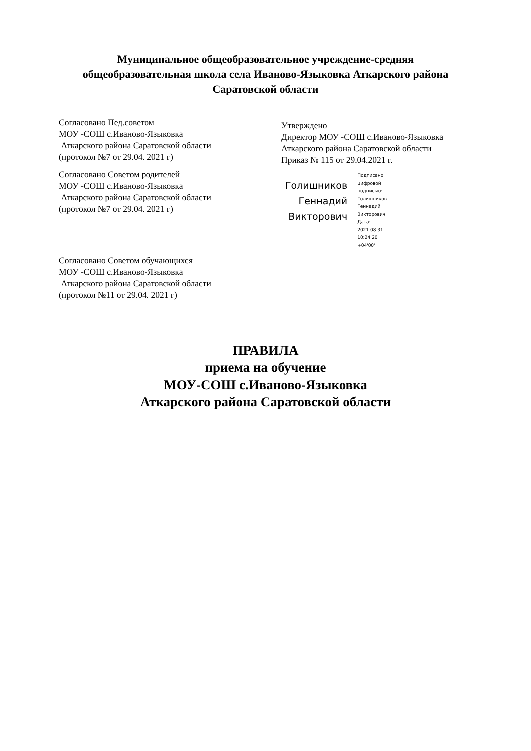Муниципальное общеобразовательное учреждение-средняя
общеобразовательная школа села Иваново-Языковка Аткарского района
Саратовской области
Согласовано Пед.советом
МОУ -СОШ с.Иваново-Языковка
Аткарского района Саратовской области
(протокол №7 от 29.04. 2021 г)
Согласовано Советом родителей
МОУ -СОШ с.Иваново-Языковка
Аткарского района Саратовской области
(протокол №7 от 29.04. 2021 г)
Согласовано Советом обучающихся
МОУ -СОШ с.Иваново-Языковка
Аткарского района Саратовской области
(протокол №11 от 29.04. 2021 г)
Утверждено
Директор МОУ -СОШ с.Иваново-Языковка
Аткарского района Саратовской области
Приказ № 115 от 29.04.2021 г.
Голишников
Геннадий
Викторович
Подписано
цифровой
подписью:
Голишников
Геннадий
Викторович
Дата:
2021.08.31
10:24:20
+04'00'
ПРАВИЛА
приема на обучение
МОУ-СОШ с.Иваново-Языковка
Аткарского района Саратовской области